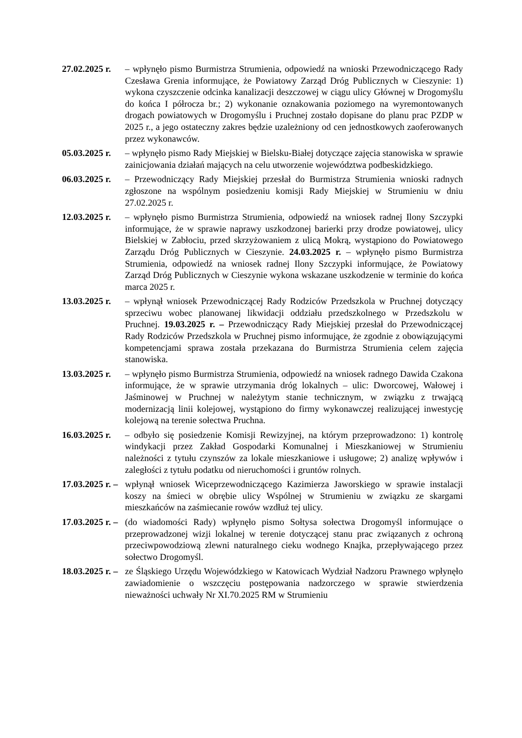27.02.2025 r. – wpłynęło pismo Burmistrza Strumienia, odpowiedź na wnioski Przewodniczącego Rady Czesława Grenia informujące, że Powiatowy Zarząd Dróg Publicznych w Cieszynie: 1) wykona czyszczenie odcinka kanalizacji deszczowej w ciągu ulicy Głównej w Drogomyślu do końca I półrocza br.; 2) wykonanie oznakowania poziomego na wyremontowanych drogach powiatowych w Drogomyślu i Pruchnej zostało dopisane do planu prac PZDP w 2025 r., a jego ostateczny zakres będzie uzależniony od cen jednostkowych zaoferowanych przez wykonawców.
05.03.2025 r. – wpłynęło pismo Rady Miejskiej w Bielsku-Białej dotyczące zajęcia stanowiska w sprawie zainicjowania działań mających na celu utworzenie województwa podbeskidzkiego.
06.03.2025 r. – Przewodniczący Rady Miejskiej przesłał do Burmistrza Strumienia wnioski radnych zgłoszone na wspólnym posiedzeniu komisji Rady Miejskiej w Strumieniu w dniu 27.02.2025 r.
12.03.2025 r. – wpłynęło pismo Burmistrza Strumienia, odpowiedź na wniosek radnej Ilony Szczypki informujące, że w sprawie naprawy uszkodzonej barierki przy drodze powiatowej, ulicy Bielskiej w Zabłociu, przed skrzyżowaniem z ulicą Mokrą, wystąpiono do Powiatowego Zarządu Dróg Publicznych w Cieszynie. 24.03.2025 r. – wpłynęło pismo Burmistrza Strumienia, odpowiedź na wniosek radnej Ilony Szczypki informujące, że Powiatowy Zarząd Dróg Publicznych w Cieszynie wykona wskazane uszkodzenie w terminie do końca marca 2025 r.
13.03.2025 r. – wpłynął wniosek Przewodniczącej Rady Rodziców Przedszkola w Pruchnej dotyczący sprzeciwu wobec planowanej likwidacji oddziału przedszkolnego w Przedszkolu w Pruchnej. 19.03.2025 r. – Przewodniczący Rady Miejskiej przesłał do Przewodniczącej Rady Rodziców Przedszkola w Pruchnej pismo informujące, że zgodnie z obowiązującymi kompetencjami sprawa została przekazana do Burmistrza Strumienia celem zajęcia stanowiska.
13.03.2025 r. – wpłynęło pismo Burmistrza Strumienia, odpowiedź na wniosek radnego Dawida Czakona informujące, że w sprawie utrzymania dróg lokalnych – ulic: Dworcowej, Wałowej i Jaśminowej w Pruchnej w należytym stanie technicznym, w związku z trwającą modernizacją linii kolejowej, wystąpiono do firmy wykonawczej realizującej inwestycję kolejową na terenie sołectwa Pruchna.
16.03.2025 r. – odbyło się posiedzenie Komisji Rewizyjnej, na którym przeprowadzono: 1) kontrolę windykacji przez Zakład Gospodarki Komunalnej i Mieszkaniowej w Strumieniu należności z tytułu czynszów za lokale mieszkaniowe i usługowe; 2) analizę wpływów i zaległości z tytułu podatku od nieruchomości i gruntów rolnych.
17.03.2025 r. – wpłynął wniosek Wiceprzewodniczącego Kazimierza Jaworskiego w sprawie instalacji koszy na śmieci w obrębie ulicy Wspólnej w Strumieniu w związku ze skargami mieszkańców na zaśmiecanie rowów wzdłuż tej ulicy.
17.03.2025 r. – (do wiadomości Rady) wpłynęło pismo Sołtysa sołectwa Drogomyśl informujące o przeprowadzonej wizji lokalnej w terenie dotyczącej stanu prac związanych z ochroną przeciwpowodziową zlewni naturalnego cieku wodnego Knajka, przepływającego przez sołectwo Drogomyśl.
18.03.2025 r. – ze Śląskiego Urzędu Wojewódzkiego w Katowicach Wydział Nadzoru Prawnego wpłynęło zawiadomienie o wszczęciu postępowania nadzorczego w sprawie stwierdzenia nieważności uchwały Nr XI.70.2025 RM w Strumieniu